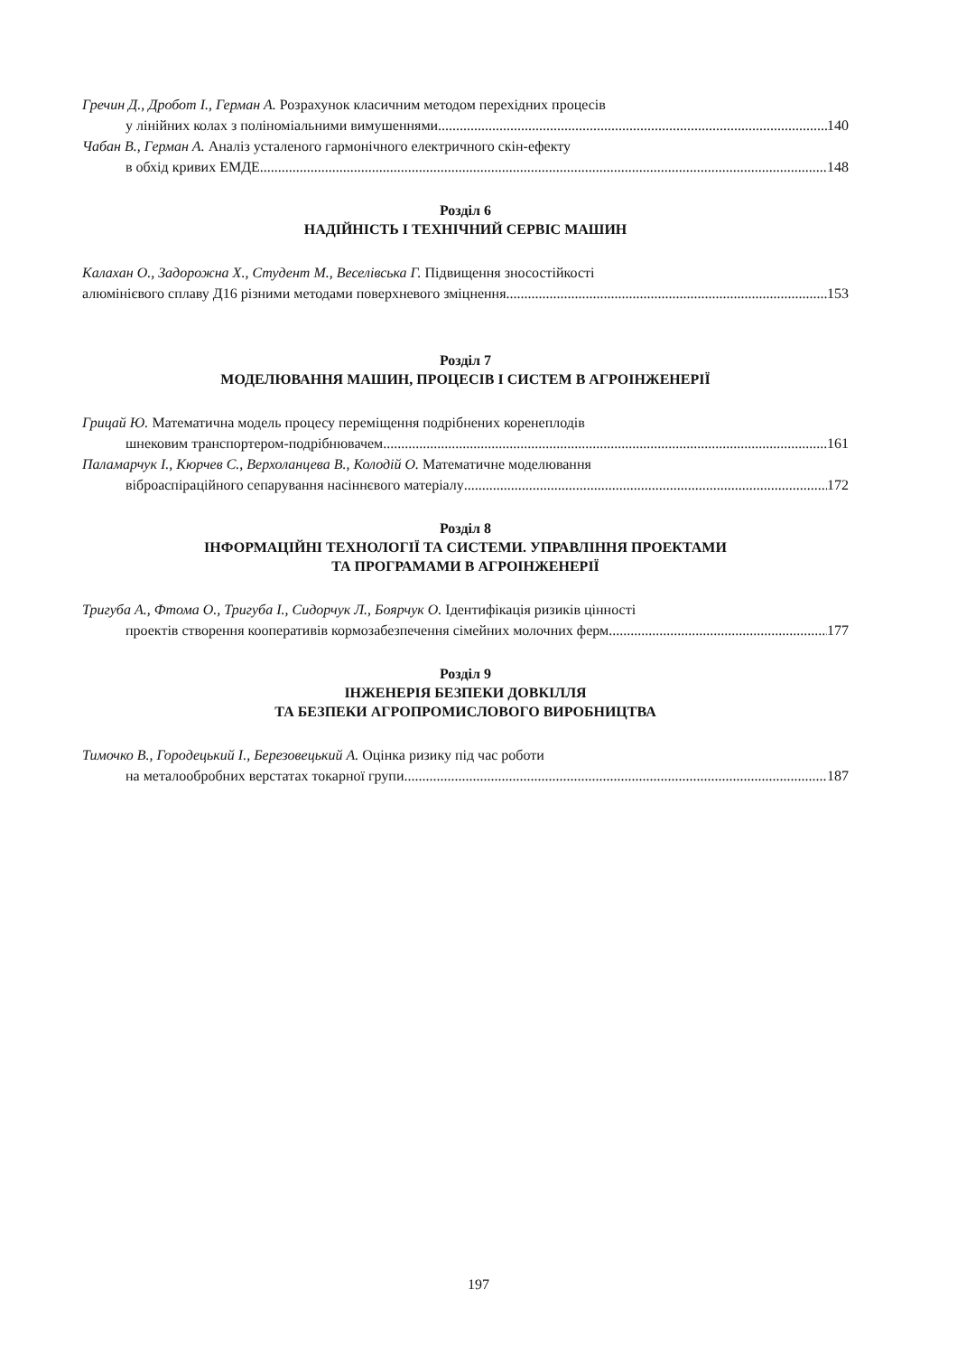Гречин Д., Дробот І., Герман А. Розрахунок класичним методом перехідних процесів
у лінійних колах з поліноміальними вимушеннями 140
Чабан В., Герман А. Аналіз усталеного гармонічного електричного скін-ефекту
в обхід кривих ЕМДЕ 148
Розділ 6
НАДІЙНІСТЬ І ТЕХНІЧНИЙ СЕРВІС МАШИН
Калахан О., Задорожна Х., Студент М., Веселівська Г. Підвищення зносостійкості
алюмінієвого сплаву Д16 різними методами поверхневого зміцнення 153
Розділ 7
МОДЕЛЮВАННЯ МАШИН, ПРОЦЕСІВ І СИСТЕМ В АГРОІНЖЕНЕРІЇ
Грицай Ю. Математична модель процесу переміщення подрібнених коренеплодів
шнековим транспортером-подрібнювачем 161
Паламарчук І., Кюрчев С., Верхоланцева В., Колодій О. Математичне моделювання
віброаспіраційного сепарування насіннєвого матеріалу 172
Розділ 8
ІНФОРМАЦІЙНІ ТЕХНОЛОГІЇ ТА СИСТЕМИ. УПРАВЛІННЯ ПРОЕКТАМИ
ТА ПРОГРАМАМИ В АГРОІНЖЕНЕРІЇ
Тригуба А., Фтома О., Тригуба І., Сидорчук Л., Боярчук О. Ідентифікація ризиків цінності
проектів створення кооперативів кормозабезпечення сімейних молочних ферм 177
Розділ 9
ІНЖЕНЕРІЯ БЕЗПЕКИ ДОВКІЛЛЯ
ТА БЕЗПЕКИ АГРОПРОМИСЛОВОГО ВИРОБНИЦТВА
Тимочко В., Городецький І., Березовецький А. Оцінка ризику під час роботи
на металообробних верстатах токарної групи 187
197